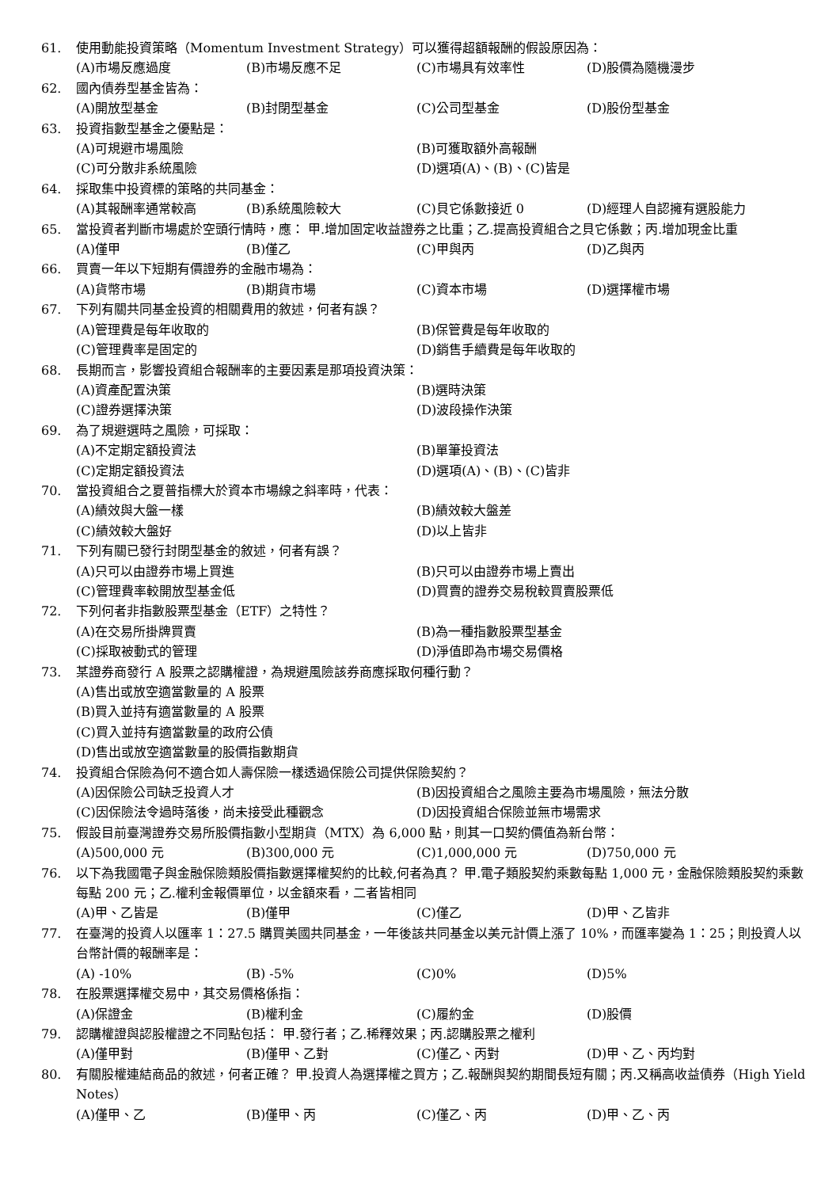61. 使用動能投資策略（Momentum Investment Strategy）可以獲得超額報酬的假設原因為：
(A)市場反應過度 (B)市場反應不足 (C)市場具有效率性 (D)股價為隨機漫步
62. 國內債券型基金皆為：
(A)開放型基金 (B)封閉型基金 (C)公司型基金 (D)股份型基金
63. 投資指數型基金之優點是：
(A)可規避市場風險 (B)可獲取額外高報酬 (C)可分散非系統風險 (D)選項(A)、(B)、(C)皆是
64. 採取集中投資標的策略的共同基金：
(A)其報酬率通常較高 (B)系統風險較大 (C)貝它係數接近 0 (D)經理人自認擁有選股能力
65. 當投資者判斷市場處於空頭行情時，應： 甲.增加固定收益證券之比重；乙.提高投資組合之貝它係數；丙.增加現金比重
(A)僅甲 (B)僅乙 (C)甲與丙 (D)乙與丙
66. 買賣一年以下短期有價證券的金融市場為：
(A)貨幣市場 (B)期貨市場 (C)資本市場 (D)選擇權市場
67. 下列有關共同基金投資的相關費用的敘述，何者有誤？
(A)管理費是每年收取的 (B)保管費是每年收取的 (C)管理費率是固定的 (D)銷售手續費是每年收取的
68. 長期而言，影響投資組合報酬率的主要因素是那項投資決策：
(A)資產配置決策 (B)選時決策 (C)證券選擇決策 (D)波段操作決策
69. 為了規避選時之風險，可採取：
(A)不定期定額投資法 (B)單筆投資法 (C)定期定額投資法 (D)選項(A)、(B)、(C)皆非
70. 當投資組合之夏普指標大於資本市場線之斜率時，代表：
(A)績效與大盤一樣 (B)績效較大盤差 (C)績效較大盤好 (D)以上皆非
71. 下列有關已發行封閉型基金的敘述，何者有誤？
(A)只可以由證券市場上買進 (B)只可以由證券市場上賣出 (C)管理費率較開放型基金低 (D)買賣的證券交易稅較買賣股票低
72. 下列何者非指數股票型基金（ETF）之特性？
(A)在交易所掛牌買賣 (B)為一種指數股票型基金 (C)採取被動式的管理 (D)淨值即為市場交易價格
73. 某證券商發行 A 股票之認購權證，為規避風險該券商應採取何種行動？
(A)售出或放空適當數量的 A 股票
(B)買入並持有適當數量的 A 股票
(C)買入並持有適當數量的政府公債
(D)售出或放空適當數量的股價指數期貨
74. 投資組合保險為何不適合如人壽保險一樣透過保險公司提供保險契約？
(A)因保險公司缺乏投資人才 (B)因投資組合之風險主要為市場風險，無法分散 (C)因保險法令過時落後，尚未接受此種觀念 (D)因投資組合保險並無市場需求
75. 假設目前臺灣證券交易所股價指數小型期貨（MTX）為 6,000 點，則其一口契約價值為新台幣：
(A)500,000 元 (B)300,000 元 (C)1,000,000 元 (D)750,000 元
76. 以下為我國電子與金融保險類股價指數選擇權契約的比較,何者為真？ 甲.電子類股契約乘數每點 1,000 元，金融保險類股契約乘數每點 200 元；乙.權利金報價單位，以金額來看，二者皆相同
(A)甲、乙皆是 (B)僅甲 (C)僅乙 (D)甲、乙皆非
77. 在臺灣的投資人以匯率 1：27.5 購買美國共同基金，一年後該共同基金以美元計價上漲了 10%，而匯率變為 1：25；則投資人以台幣計價的報酬率是：
(A) -10% (B) -5% (C)0% (D)5%
78. 在股票選擇權交易中，其交易價格係指：
(A)保證金 (B)權利金 (C)履約金 (D)股價
79. 認購權證與認股權證之不同點包括： 甲.發行者；乙.稀釋效果；丙.認購股票之權利
(A)僅甲對 (B)僅甲、乙對 (C)僅乙、丙對 (D)甲、乙、丙均對
80. 有關股權連結商品的敘述，何者正確？ 甲.投資人為選擇權之買方；乙.報酬與契約期間長短有關；丙.又稱高收益債券（High Yield Notes）
(A)僅甲、乙 (B)僅甲、丙 (C)僅乙、丙 (D)甲、乙、丙